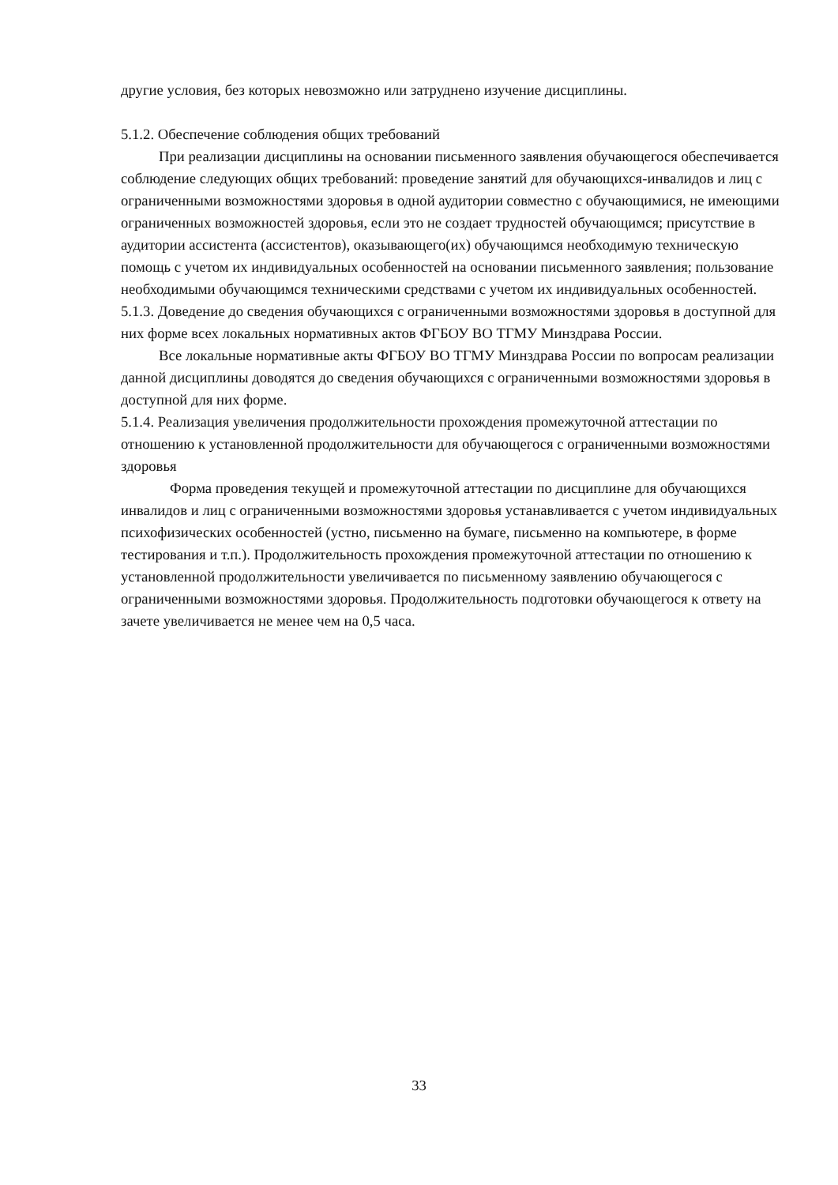другие условия, без которых невозможно или затруднено изучение дисциплины.
5.1.2. Обеспечение соблюдения общих требований
При реализации дисциплины на основании письменного заявления обучающегося обеспечивается соблюдение следующих общих требований: проведение занятий для обучающихся-инвалидов и лиц с ограниченными возможностями здоровья в одной аудитории совместно с обучающимися, не имеющими ограниченных возможностей здоровья, если это не создает трудностей обучающимся; присутствие в аудитории ассистента (ассистентов), оказывающего(их) обучающимся необходимую техническую помощь с учетом их индивидуальных особенностей на основании письменного заявления; пользование необходимыми обучающимся техническими средствами с учетом их индивидуальных особенностей.
5.1.3. Доведение до сведения обучающихся с ограниченными возможностями здоровья в доступной для них форме всех локальных нормативных актов ФГБОУ ВО ТГМУ Минздрава России.
Все локальные нормативные акты ФГБОУ ВО ТГМУ Минздрава России по вопросам реализации данной дисциплины доводятся до сведения обучающихся с ограниченными возможностями здоровья в доступной для них форме.
5.1.4. Реализация увеличения продолжительности прохождения промежуточной аттестации по отношению к установленной продолжительности для обучающегося с ограниченными возможностями здоровья
Форма проведения текущей и промежуточной аттестации по дисциплине для обучающихся инвалидов и лиц с ограниченными возможностями здоровья устанавливается с учетом индивидуальных психофизических особенностей (устно, письменно на бумаге, письменно на компьютере, в форме тестирования и т.п.). Продолжительность прохождения промежуточной аттестации по отношению к установленной продолжительности увеличивается по письменному заявлению обучающегося с ограниченными возможностями здоровья. Продолжительность подготовки обучающегося к ответу на зачете увеличивается не менее чем на 0,5 часа.
33